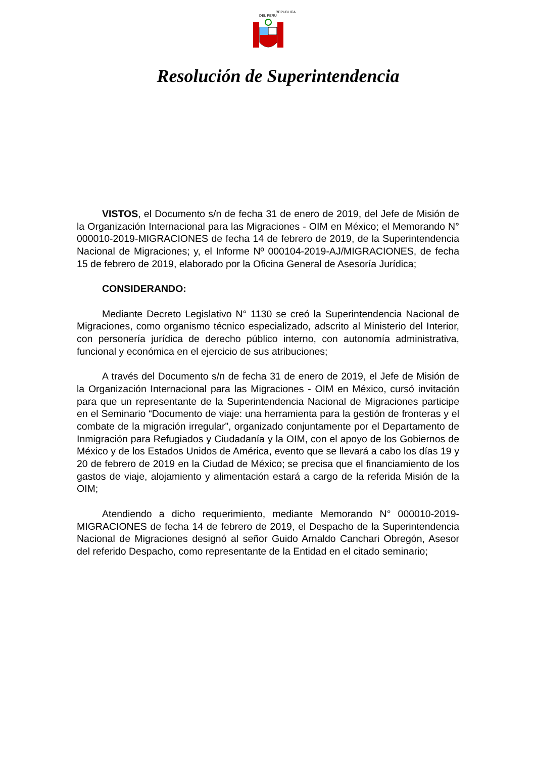REPUBLICA DEL PERU
Resolución de Superintendencia
VISTOS, el Documento s/n de fecha 31 de enero de 2019, del Jefe de Misión de la Organización Internacional para las Migraciones - OIM en México; el Memorando N° 000010-2019-MIGRACIONES de fecha 14 de febrero de 2019, de la Superintendencia Nacional de Migraciones; y, el Informe Nº 000104-2019-AJ/MIGRACIONES, de fecha 15 de febrero de 2019, elaborado por la Oficina General de Asesoría Jurídica;
CONSIDERANDO:
Mediante Decreto Legislativo N° 1130 se creó la Superintendencia Nacional de Migraciones, como organismo técnico especializado, adscrito al Ministerio del Interior, con personería jurídica de derecho público interno, con autonomía administrativa, funcional y económica en el ejercicio de sus atribuciones;
A través del Documento s/n de fecha 31 de enero de 2019, el Jefe de Misión de la Organización Internacional para las Migraciones - OIM en México, cursó invitación para que un representante de la Superintendencia Nacional de Migraciones participe en el Seminario “Documento de viaje: una herramienta para la gestión de fronteras y el combate de la migración irregular”, organizado conjuntamente por el Departamento de Inmigración para Refugiados y Ciudadanía y la OIM, con el apoyo de los Gobiernos de México y de los Estados Unidos de América, evento que se llevará a cabo los días 19 y 20 de febrero de 2019 en la Ciudad de México; se precisa que el financiamiento de los gastos de viaje, alojamiento y alimentación estará a cargo de la referida Misión de la OIM;
Atendiendo a dicho requerimiento, mediante Memorando N° 000010-2019-MIGRACIONES de fecha 14 de febrero de 2019, el Despacho de la Superintendencia Nacional de Migraciones designó al señor Guido Arnaldo Canchari Obregón, Asesor del referido Despacho, como representante de la Entidad en el citado seminario;